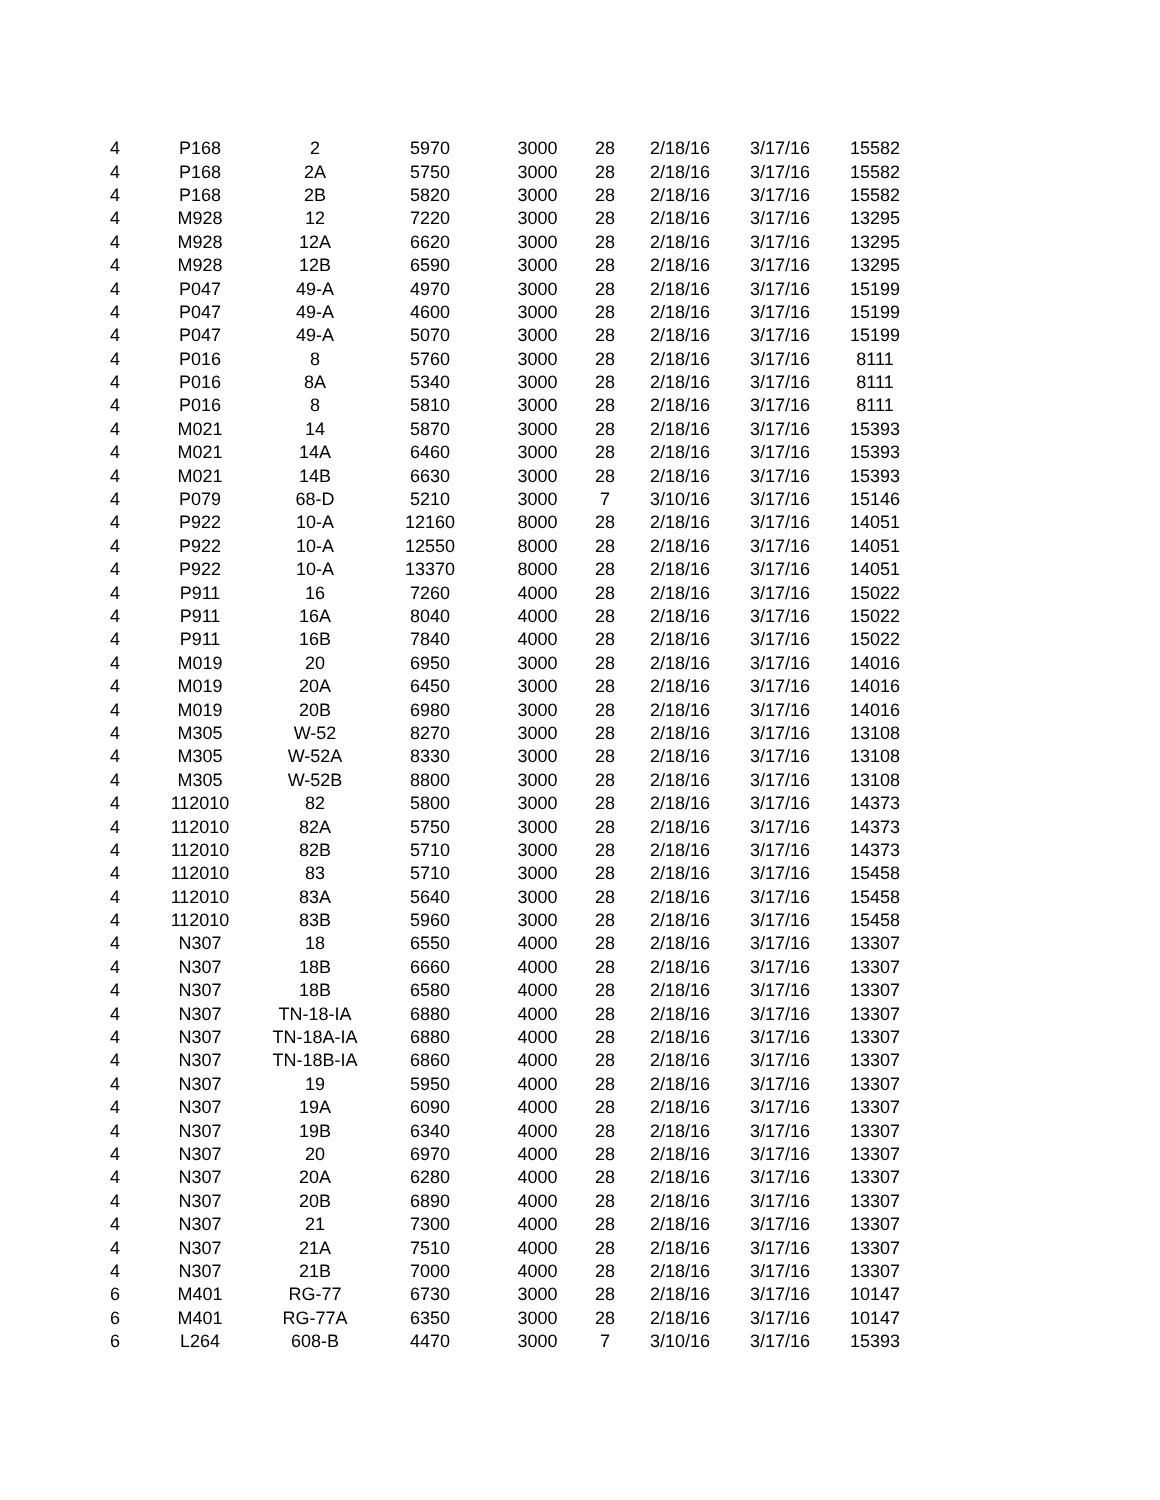| 4 | P168 | 2 | 5970 | 3000 | 28 | 2/18/16 | 3/17/16 | 15582 |
| 4 | P168 | 2A | 5750 | 3000 | 28 | 2/18/16 | 3/17/16 | 15582 |
| 4 | P168 | 2B | 5820 | 3000 | 28 | 2/18/16 | 3/17/16 | 15582 |
| 4 | M928 | 12 | 7220 | 3000 | 28 | 2/18/16 | 3/17/16 | 13295 |
| 4 | M928 | 12A | 6620 | 3000 | 28 | 2/18/16 | 3/17/16 | 13295 |
| 4 | M928 | 12B | 6590 | 3000 | 28 | 2/18/16 | 3/17/16 | 13295 |
| 4 | P047 | 49-A | 4970 | 3000 | 28 | 2/18/16 | 3/17/16 | 15199 |
| 4 | P047 | 49-A | 4600 | 3000 | 28 | 2/18/16 | 3/17/16 | 15199 |
| 4 | P047 | 49-A | 5070 | 3000 | 28 | 2/18/16 | 3/17/16 | 15199 |
| 4 | P016 | 8 | 5760 | 3000 | 28 | 2/18/16 | 3/17/16 | 8111 |
| 4 | P016 | 8A | 5340 | 3000 | 28 | 2/18/16 | 3/17/16 | 8111 |
| 4 | P016 | 8 | 5810 | 3000 | 28 | 2/18/16 | 3/17/16 | 8111 |
| 4 | M021 | 14 | 5870 | 3000 | 28 | 2/18/16 | 3/17/16 | 15393 |
| 4 | M021 | 14A | 6460 | 3000 | 28 | 2/18/16 | 3/17/16 | 15393 |
| 4 | M021 | 14B | 6630 | 3000 | 28 | 2/18/16 | 3/17/16 | 15393 |
| 4 | P079 | 68-D | 5210 | 3000 | 7 | 3/10/16 | 3/17/16 | 15146 |
| 4 | P922 | 10-A | 12160 | 8000 | 28 | 2/18/16 | 3/17/16 | 14051 |
| 4 | P922 | 10-A | 12550 | 8000 | 28 | 2/18/16 | 3/17/16 | 14051 |
| 4 | P922 | 10-A | 13370 | 8000 | 28 | 2/18/16 | 3/17/16 | 14051 |
| 4 | P911 | 16 | 7260 | 4000 | 28 | 2/18/16 | 3/17/16 | 15022 |
| 4 | P911 | 16A | 8040 | 4000 | 28 | 2/18/16 | 3/17/16 | 15022 |
| 4 | P911 | 16B | 7840 | 4000 | 28 | 2/18/16 | 3/17/16 | 15022 |
| 4 | M019 | 20 | 6950 | 3000 | 28 | 2/18/16 | 3/17/16 | 14016 |
| 4 | M019 | 20A | 6450 | 3000 | 28 | 2/18/16 | 3/17/16 | 14016 |
| 4 | M019 | 20B | 6980 | 3000 | 28 | 2/18/16 | 3/17/16 | 14016 |
| 4 | M305 | W-52 | 8270 | 3000 | 28 | 2/18/16 | 3/17/16 | 13108 |
| 4 | M305 | W-52A | 8330 | 3000 | 28 | 2/18/16 | 3/17/16 | 13108 |
| 4 | M305 | W-52B | 8800 | 3000 | 28 | 2/18/16 | 3/17/16 | 13108 |
| 4 | 112010 | 82 | 5800 | 3000 | 28 | 2/18/16 | 3/17/16 | 14373 |
| 4 | 112010 | 82A | 5750 | 3000 | 28 | 2/18/16 | 3/17/16 | 14373 |
| 4 | 112010 | 82B | 5710 | 3000 | 28 | 2/18/16 | 3/17/16 | 14373 |
| 4 | 112010 | 83 | 5710 | 3000 | 28 | 2/18/16 | 3/17/16 | 15458 |
| 4 | 112010 | 83A | 5640 | 3000 | 28 | 2/18/16 | 3/17/16 | 15458 |
| 4 | 112010 | 83B | 5960 | 3000 | 28 | 2/18/16 | 3/17/16 | 15458 |
| 4 | N307 | 18 | 6550 | 4000 | 28 | 2/18/16 | 3/17/16 | 13307 |
| 4 | N307 | 18B | 6660 | 4000 | 28 | 2/18/16 | 3/17/16 | 13307 |
| 4 | N307 | 18B | 6580 | 4000 | 28 | 2/18/16 | 3/17/16 | 13307 |
| 4 | N307 | TN-18-IA | 6880 | 4000 | 28 | 2/18/16 | 3/17/16 | 13307 |
| 4 | N307 | TN-18A-IA | 6880 | 4000 | 28 | 2/18/16 | 3/17/16 | 13307 |
| 4 | N307 | TN-18B-IA | 6860 | 4000 | 28 | 2/18/16 | 3/17/16 | 13307 |
| 4 | N307 | 19 | 5950 | 4000 | 28 | 2/18/16 | 3/17/16 | 13307 |
| 4 | N307 | 19A | 6090 | 4000 | 28 | 2/18/16 | 3/17/16 | 13307 |
| 4 | N307 | 19B | 6340 | 4000 | 28 | 2/18/16 | 3/17/16 | 13307 |
| 4 | N307 | 20 | 6970 | 4000 | 28 | 2/18/16 | 3/17/16 | 13307 |
| 4 | N307 | 20A | 6280 | 4000 | 28 | 2/18/16 | 3/17/16 | 13307 |
| 4 | N307 | 20B | 6890 | 4000 | 28 | 2/18/16 | 3/17/16 | 13307 |
| 4 | N307 | 21 | 7300 | 4000 | 28 | 2/18/16 | 3/17/16 | 13307 |
| 4 | N307 | 21A | 7510 | 4000 | 28 | 2/18/16 | 3/17/16 | 13307 |
| 4 | N307 | 21B | 7000 | 4000 | 28 | 2/18/16 | 3/17/16 | 13307 |
| 6 | M401 | RG-77 | 6730 | 3000 | 28 | 2/18/16 | 3/17/16 | 10147 |
| 6 | M401 | RG-77A | 6350 | 3000 | 28 | 2/18/16 | 3/17/16 | 10147 |
| 6 | L264 | 608-B | 4470 | 3000 | 7 | 3/10/16 | 3/17/16 | 15393 |